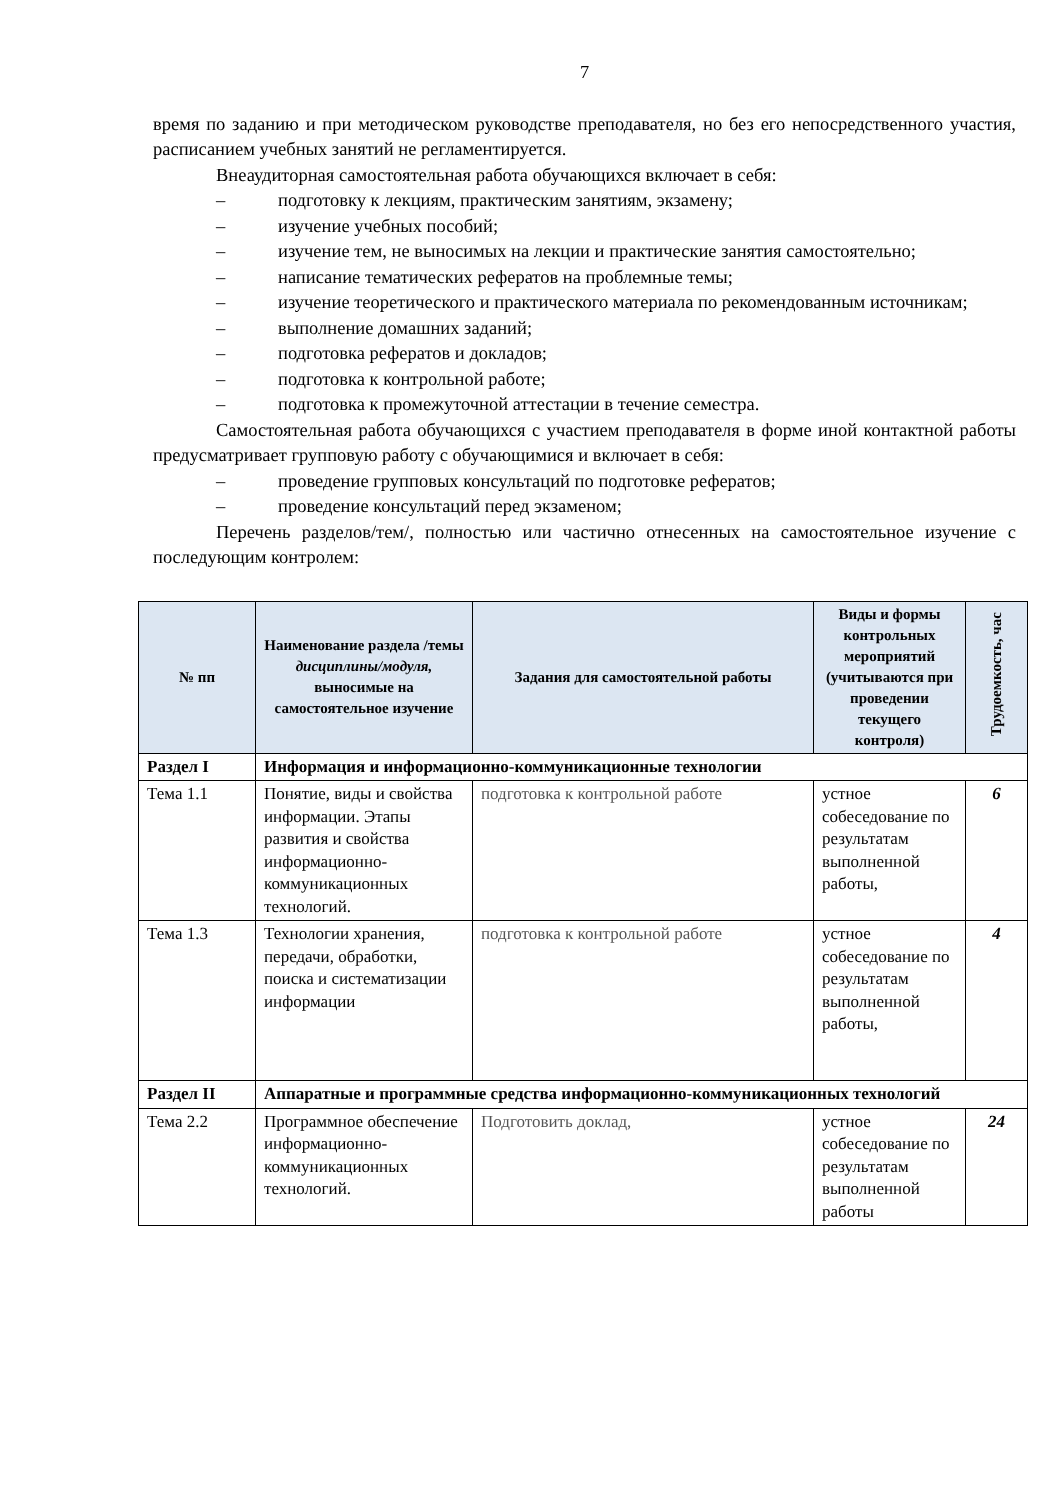7
время по заданию и при методическом руководстве преподавателя, но без его непосредственного участия, расписанием учебных занятий не регламентируется.
Внеаудиторная самостоятельная работа обучающихся включает в себя:
– подготовку к лекциям, практическим занятиям, экзамену;
– изучение учебных пособий;
– изучение тем, не выносимых на лекции и практические занятия самостоятельно;
– написание тематических рефератов на проблемные темы;
– изучение теоретического и практического материала по рекомендованным источникам;
– выполнение домашних заданий;
– подготовка рефератов и докладов;
– подготовка к контрольной работе;
– подготовка к промежуточной аттестации в течение семестра.
Самостоятельная работа обучающихся с участием преподавателя в форме иной контактной работы предусматривает групповую работу с обучающимися и включает в себя:
– проведение групповых консультаций по подготовке рефератов;
– проведение консультаций перед экзаменом;
Перечень разделов/тем/, полностью или частично отнесенных на самостоятельное изучение с последующим контролем:
| № пп | Наименование раздела /темы дисциплины/модуля, выносимые на самостоятельное изучение | Задания для самостоятельной работы | Виды и формы контрольных мероприятий (учитываются при проведении текущего контроля) | Трудоемкость, час |
| --- | --- | --- | --- | --- |
| Раздел I | Информация и информационно-коммуникационные технологии | | | |
| Тема 1.1 | Понятие, виды и свойства информации. Этапы развития и свойства информационно-коммуникационных технологий. | подготовка к контрольной работе | устное собеседование по результатам выполненной работы, | 6 |
| Тема 1.3 | Технологии хранения, передачи, обработки, поиска и систематизации информации | подготовка к контрольной работе | устное собеседование по результатам выполненной работы, | 4 |
| Раздел II | Аппаратные и программные средства информационно-коммуникационных технологий | | | |
| Тема 2.2 | Программное обеспечение информационно-коммуникационных технологий. | Подготовить доклад, | устное собеседование по результатам выполненной работы | 24 |